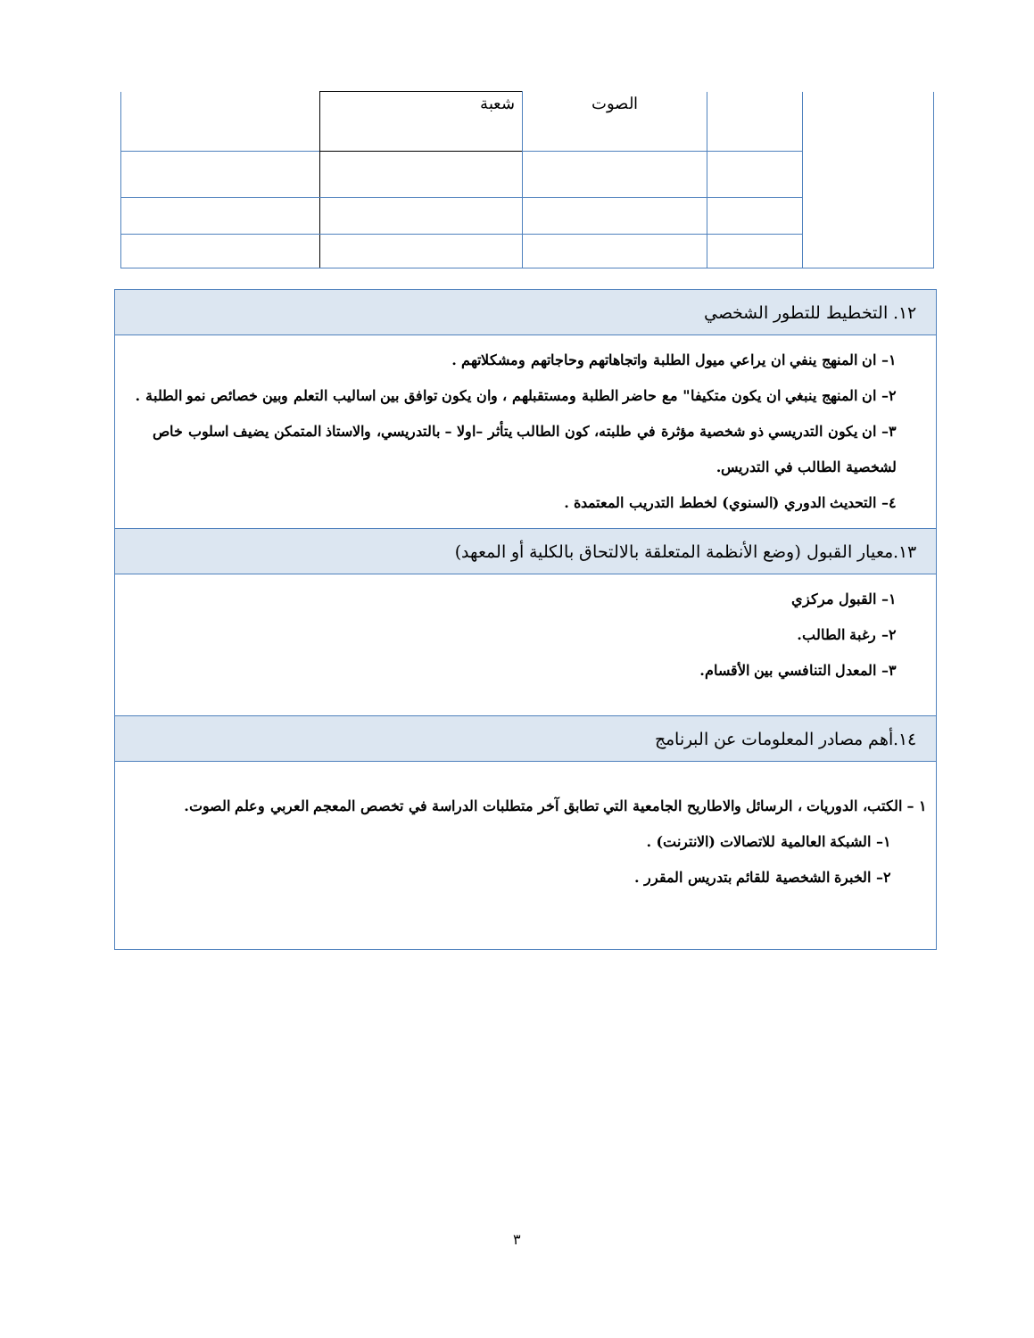| | | الصوت | شعبة | |
١٢. التخطيط للتطور الشخصي
١– ان المنهج ينفي ان يراعي ميول الطلبة واتجاهاتهم وحاجاتهم ومشكلاتهم .
٢– ان المنهج ينبغي ان يكون متكيفا" مع حاضر الطلبة ومستقبلهم ، وان يكون توافق بين اساليب التعلم وبين خصائص نمو الطلبة .
٣– ان يكون التدريسي ذو شخصية مؤثرة في طلبته، كون الطالب يتأثر –اولا – بالتدريسي، والاستاذ المتمكن يضيف اسلوب خاص لشخصية الطالب في التدريس.
٤– التحديث الدوري (السنوي) لخطط التدريب المعتمدة .
١٣.معيار القبول (وضع الأنظمة المتعلقة بالالتحاق بالكلية أو المعهد)
١– القبول مركزي
٢– رغبة الطالب.
٣– المعدل التنافسي بين الأقسام.
١٤.أهم مصادر المعلومات عن البرنامج
١ – الكتب، الدوريات ، الرسائل والاطاريح الجامعية التي تطابق آخر متطلبات الدراسة في تخصص المعجم العربي وعلم الصوت.
١– الشبكة العالمية للاتصالات (الانترنت) .
٢– الخبرة الشخصية للقائم بتدريس المقرر .
٣